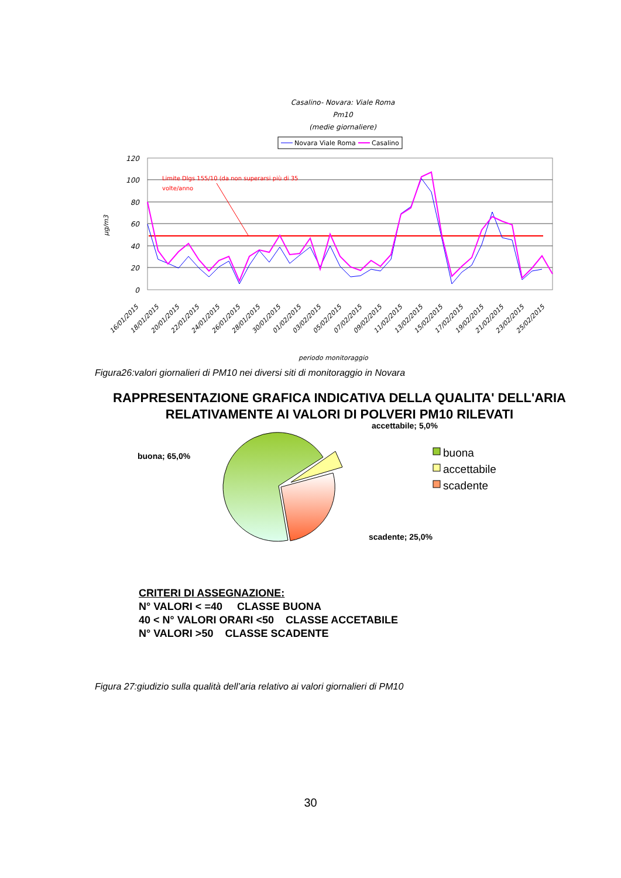Casalino- Novara: Viale Roma
Pm10
(medie giornaliere)
Novara Viale Roma
Casalino
120
100
80
60
40
20
0
µg/m3
Limite Dlgs 155/10 (da non superarsi più di 35
volte/anno
16/01/2015
18/01/2015
20/01/2015
22/01/2015
24/01/2015
26/01/2015
28/01/2015
30/01/2015
01/02/2015
03/02/2015
05/02/2015
07/02/2015
09/02/2015
11/02/2015
13/02/2015
15/02/2015
17/02/2015
19/02/2015
21/02/2015
23/02/2015
25/02/2015
periodo monitoraggio
Figura26:valori giornalieri di PM10 nei diversi siti di monitoraggio in Novara
RAPPRESENTAZIONE GRAFICA INDICATIVA DELLA QUALITA' DELL'ARIA RELATIVAMENTE AI VALORI DI POLVERI PM10 RILEVATI
accettabile; 5,0%
buona; 65,0%
scadente; 25,0%
buona
accettabile
scadente
CRITERI DI ASSEGNAZIONE:
N° VALORI < =40 CLASSE BUONA
40 < N° VALORI ORARI <50 CLASSE ACCETABILE
N° VALORI >50 CLASSE SCADENTE
Figura 27:giudizio sulla qualità dell’aria relativo ai valori giornalieri di PM10
30